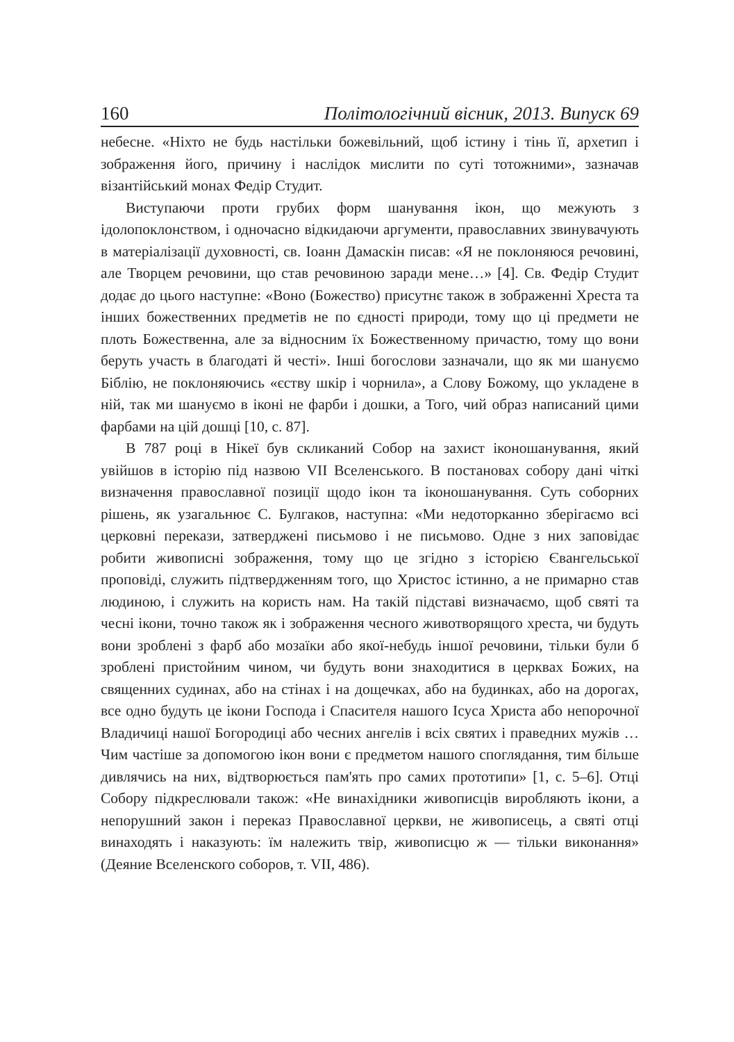160 Політологічний вісник, 2013. Випуск 69
небесне. «Ніхто не будь настільки божевільний, щоб істину і тінь її, архетип і зображення його, причину і наслідок мислити по суті тотожними», зазначав візантійський монах Федір Студит.
Виступаючи проти грубих форм шанування ікон, що межують з ідолопоклонством, і одночасно відкидаючи аргументи, православних звинувачують в матеріалізації духовності, св. Іоанн Дамаскін писав: «Я не поклоняюся речовині, але Творцем речовини, що став речовиною заради мене…» [4]. Св. Федір Студит додає до цього наступне: «Воно (Божество) присутнє також в зображенні Хреста та інших божественних предметів не по єдності природи, тому що ці предмети не плоть Божественна, але за відносним їх Божественному причастю, тому що вони беруть участь в благодаті й честі». Інші богослови зазначали, що як ми шануємо Біблію, не поклоняючись «єству шкір і чорнила», а Слову Божому, що укладене в ній, так ми шануємо в іконі не фарби і дошки, а Того, чий образ написаний цими фарбами на цій дошці [10, с. 87].
В 787 році в Нікеї був скликаний Собор на захист іконошанування, який увійшов в історію під назвою VII Вселенського. В постановах собору дані чіткі визначення православної позиції щодо ікон та іконошанування. Суть соборних рішень, як узагальнює С. Булгаков, наступна: «Ми недоторканно зберігаємо всі церковні перекази, затверджені письмово і не письмово. Одне з них заповідає робити живописні зображення, тому що це згідно з історією Євангельської проповіді, служить підтвердженням того, що Христос істинно, а не примарно став людиною, і служить на користь нам. На такій підставі визначаємо, щоб святі та чесні ікони, точно також як і зображення чесного животворящого хреста, чи будуть вони зроблені з фарб або мозаїки або якої-небудь іншої речовини, тільки були б зроблені пристойним чином, чи будуть вони знаходитися в церквах Божих, на священних судинах, або на стінах і на дощечках, або на будинках, або на дорогах, все одно будуть це ікони Господа і Спасителя нашого Ісуса Христа або непорочної Владичиці нашої Богородиці або чесних ангелів і всіх святих і праведних мужів …Чим частіше за допомогою ікон вони є предметом нашого споглядання, тим більше дивлячись на них, відтворюється пам'ять про самих прототипи» [1, с. 5–6]. Отці Собору підкреслювали також: «Не винахідники живописців виробляють ікони, а непорушний закон і переказ Православної церкви, не живописець, а святі отці винаходять і наказують: їм належить твір, живописцю ж — тільки виконання» (Деяние Вселенского соборов, т. VII, 486).